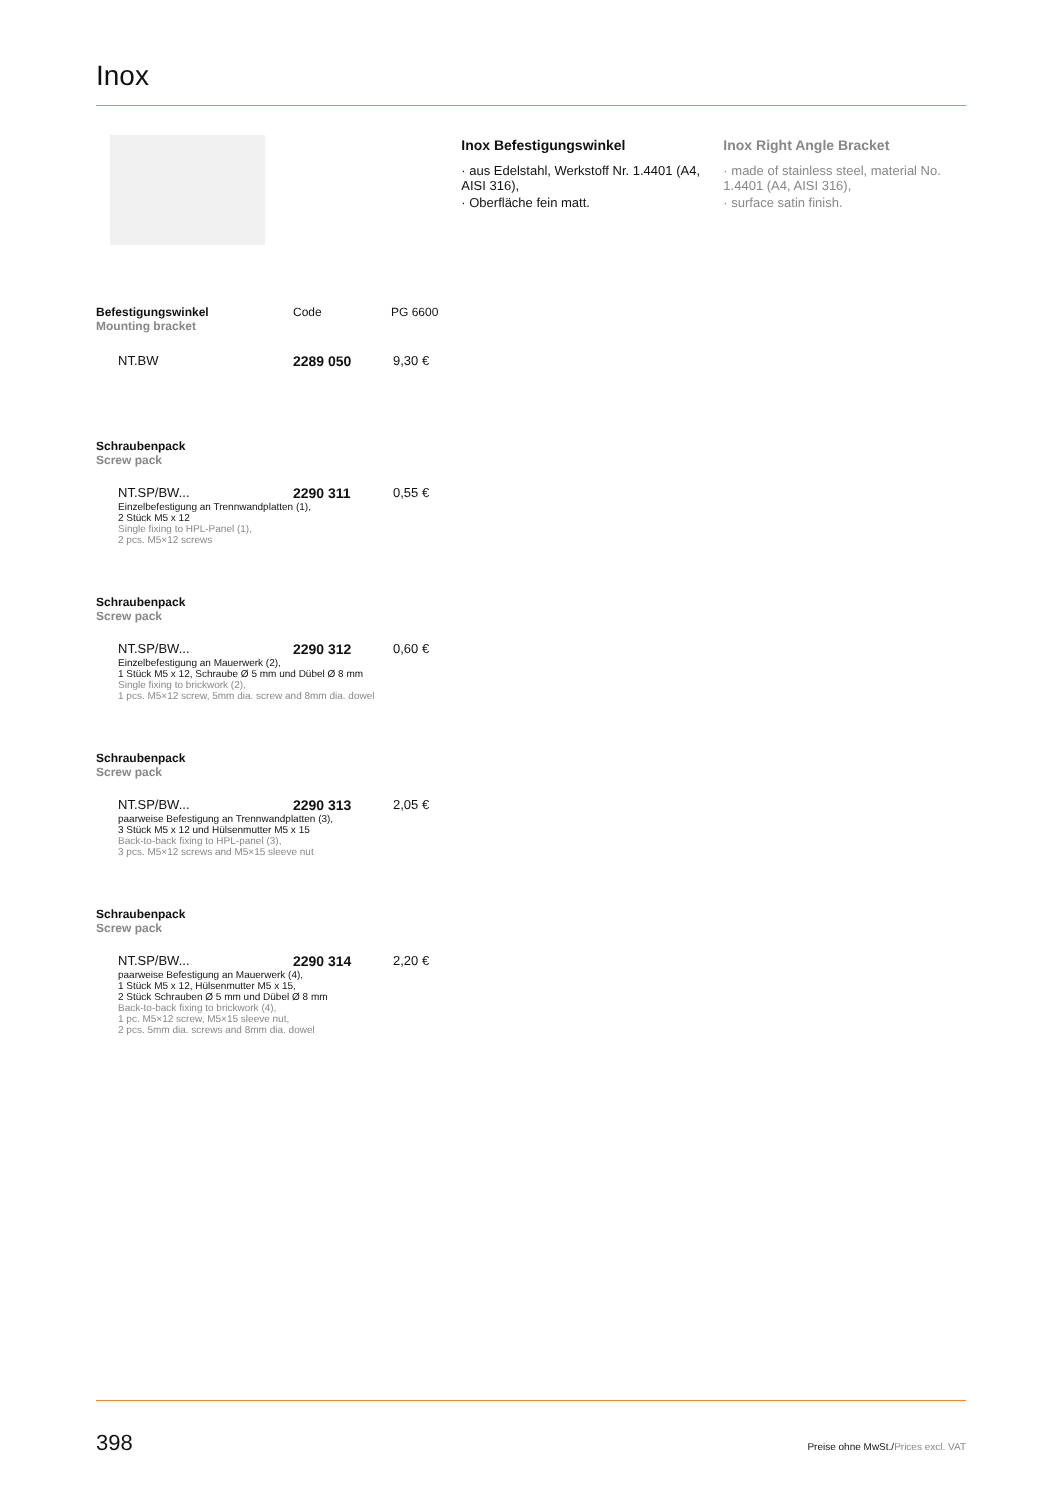Inox
Inox Befestigungswinkel
· aus Edelstahl, Werkstoff Nr. 1.4401 (A4, AISI 316),
· Oberfläche fein matt.
Inox Right Angle Bracket
· made of stainless steel, material No. 1.4401 (A4, AISI 316),
· surface satin finish.
Befestigungswinkel
Mounting bracket
Code PG 6600
NT.BW 2289 050 9,30 €
Schraubenpack
Screw pack
NT.SP/BW... 2290 311 0,55 €
Einzelbefestigung an Trennwandplatten (1),
2 Stück M5 x 12
Single fixing to HPL-Panel (1),
2 pcs. M5×12 screws
Schraubenpack
Screw pack
NT.SP/BW... 2290 312 0,60 €
Einzelbefestigung an Mauerwerk (2),
1 Stück M5 x 12, Schraube Ø 5 mm und Dübel Ø 8 mm
Single fixing to brickwork (2),
1 pcs. M5×12 screw, 5mm dia. screw and 8mm dia. dowel
Schraubenpack
Screw pack
NT.SP/BW... 2290 313 2,05 €
paarweise Befestigung an Trennwandplatten (3),
3 Stück M5 x 12 und Hülsenmutter M5 x 15
Back-to-back fixing to HPL-panel (3),
3 pcs. M5×12 screws and M5×15 sleeve nut
Schraubenpack
Screw pack
NT.SP/BW... 2290 314 2,20 €
paarweise Befestigung an Mauerwerk (4),
1 Stück M5 x 12, Hülsenmutter M5 x 15,
2 Stück Schrauben Ø 5 mm und Dübel Ø 8 mm
Back-to-back fixing to brickwork (4),
1 pc. M5×12 screw, M5×15 sleeve nut,
2 pcs. 5mm dia. screws and 8mm dia. dowel
398 Preise ohne MwSt./Prices excl. VAT